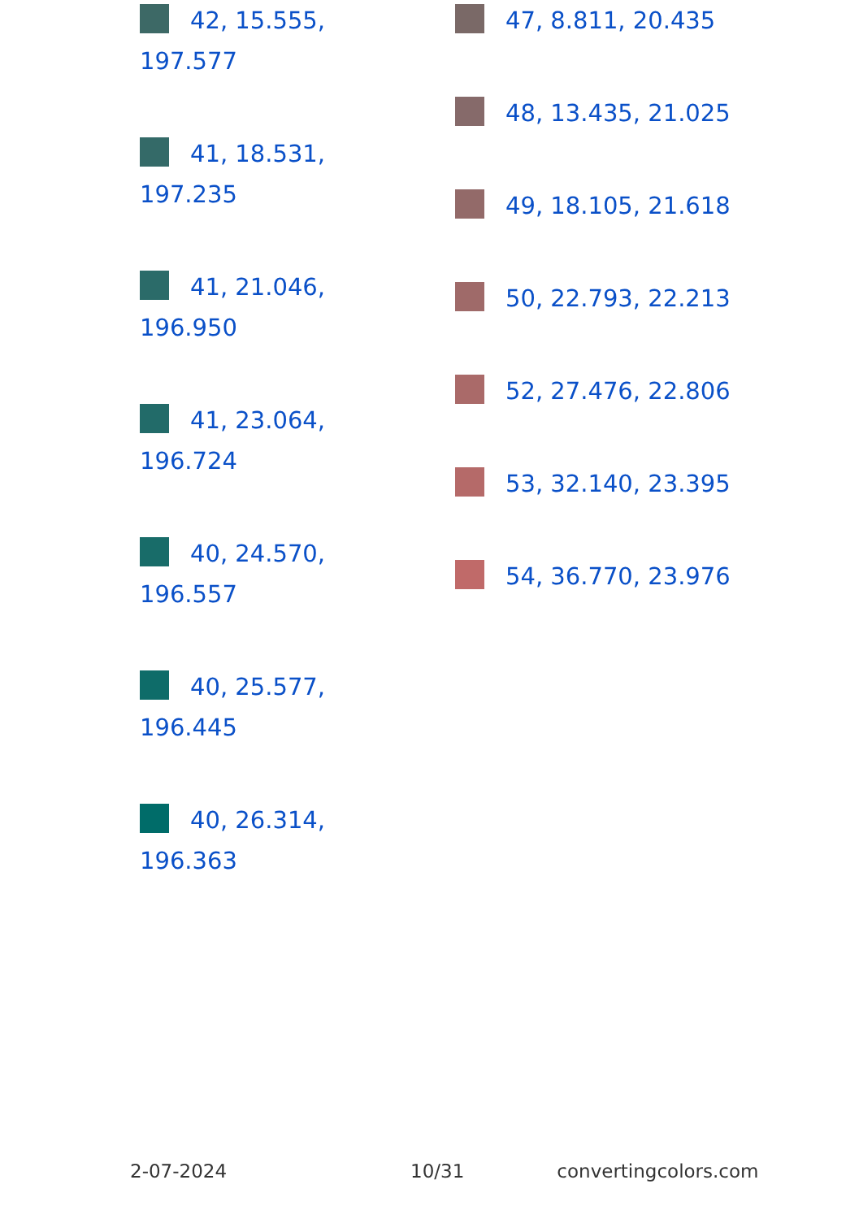42, 15.555, 197.577
41, 18.531, 197.235
41, 21.046, 196.950
41, 23.064, 196.724
40, 24.570, 196.557
40, 25.577, 196.445
40, 26.314, 196.363
47, 8.811, 20.435
48, 13.435, 21.025
49, 18.105, 21.618
50, 22.793, 22.213
52, 27.476, 22.806
53, 32.140, 23.395
54, 36.770, 23.976
2-07-2024 10/31 convertingcolors.com